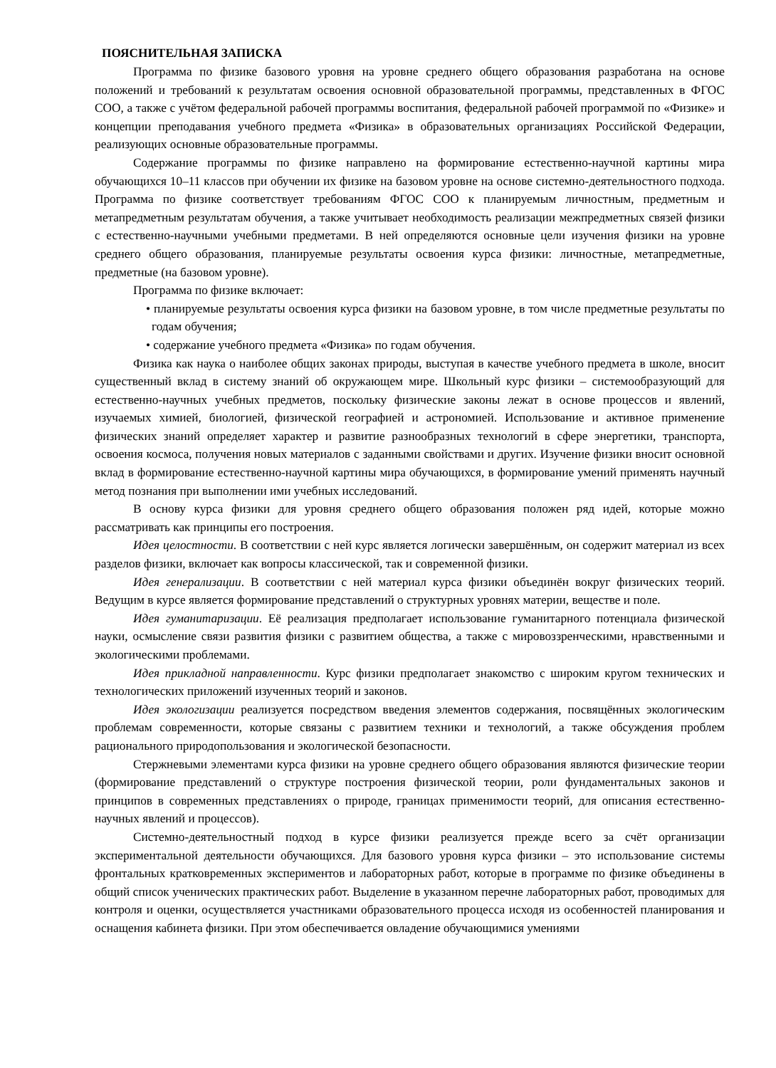ПОЯСНИТЕЛЬНАЯ ЗАПИСКА
Программа по физике базового уровня на уровне среднего общего образования разработана на основе положений и требований к результатам освоения основной образовательной программы, представленных в ФГОС СОО, а также с учётом федеральной рабочей программы воспитания, федеральной рабочей программой по «Физике» и концепции преподавания учебного предмета «Физика» в образовательных организациях Российской Федерации, реализующих основные образовательные программы.
Содержание программы по физике направлено на формирование естественно-научной картины мира обучающихся 10–11 классов при обучении их физике на базовом уровне на основе системно-деятельностного подхода. Программа по физике соответствует требованиям ФГОС СОО к планируемым личностным, предметным и метапредметным результатам обучения, а также учитывает необходимость реализации межпредметных связей физики с естественно-научными учебными предметами. В ней определяются основные цели изучения физики на уровне среднего общего образования, планируемые результаты освоения курса физики: личностные, метапредметные, предметные (на базовом уровне).
Программа по физике включает:
• планируемые результаты освоения курса физики на базовом уровне, в том числе предметные результаты по годам обучения;
• содержание учебного предмета «Физика» по годам обучения.
Физика как наука о наиболее общих законах природы, выступая в качестве учебного предмета в школе, вносит существенный вклад в систему знаний об окружающем мире. Школьный курс физики – системообразующий для естественно-научных учебных предметов, поскольку физические законы лежат в основе процессов и явлений, изучаемых химией, биологией, физической географией и астрономией. Использование и активное применение физических знаний определяет характер и развитие разнообразных технологий в сфере энергетики, транспорта, освоения космоса, получения новых материалов с заданными свойствами и других. Изучение физики вносит основной вклад в формирование естественно-научной картины мира обучающихся, в формирование умений применять научный метод познания при выполнении ими учебных исследований.
В основу курса физики для уровня среднего общего образования положен ряд идей, которые можно рассматривать как принципы его построения.
Идея целостности. В соответствии с ней курс является логически завершённым, он содержит материал из всех разделов физики, включает как вопросы классической, так и современной физики.
Идея генерализации. В соответствии с ней материал курса физики объединён вокруг физических теорий. Ведущим в курсе является формирование представлений о структурных уровнях материи, веществе и поле.
Идея гуманитаризации. Её реализация предполагает использование гуманитарного потенциала физической науки, осмысление связи развития физики с развитием общества, а также с мировоззренческими, нравственными и экологическими проблемами.
Идея прикладной направленности. Курс физики предполагает знакомство с широким кругом технических и технологических приложений изученных теорий и законов.
Идея экологизации реализуется посредством введения элементов содержания, посвящённых экологическим проблемам современности, которые связаны с развитием техники и технологий, а также обсуждения проблем рационального природопользования и экологической безопасности.
Стержневыми элементами курса физики на уровне среднего общего образования являются физические теории (формирование представлений о структуре построения физической теории, роли фундаментальных законов и принципов в современных представлениях о природе, границах применимости теорий, для описания естественно-научных явлений и процессов).
Системно-деятельностный подход в курсе физики реализуется прежде всего за счёт организации экспериментальной деятельности обучающихся. Для базового уровня курса физики – это использование системы фронтальных кратковременных экспериментов и лабораторных работ, которые в программе по физике объединены в общий список ученических практических работ. Выделение в указанном перечне лабораторных работ, проводимых для контроля и оценки, осуществляется участниками образовательного процесса исходя из особенностей планирования и оснащения кабинета физики. При этом обеспечивается овладение обучающимися умениями